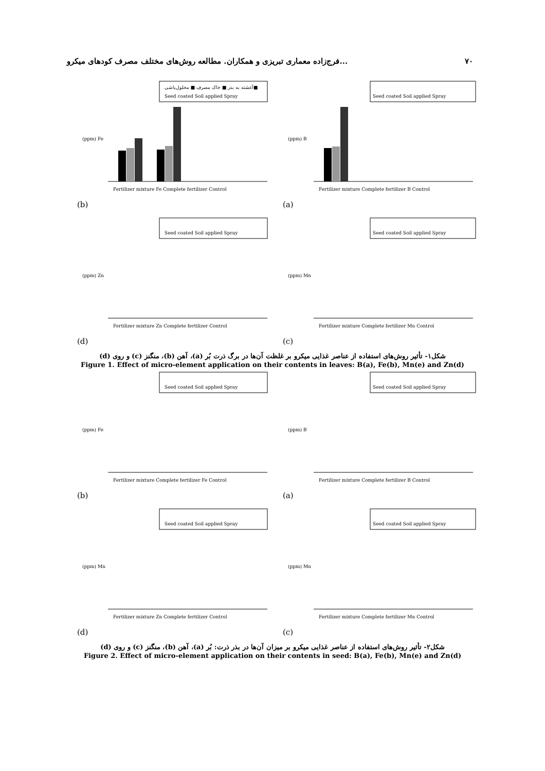فرج‌زاده معماری تبریزی و همکاران. مطالعه روش‌های مختلف مصرف کودهای میکرو... ۷۰
آغشته به بذر ■ خاک مصرف ■ محلول‌پاشی■
Seed coated Soil applied Spray
(ppm) Fe
Fertilizer mixture Fe Complete fertilizer Control
Seed coated Soil applied Spray
(ppm) B
Fertilizer mixture Complete fertilizer B Control
(b) (a)
Seed coated Soil applied Spray
(ppm) Zn
Fertilizer mixture Zn Complete fertilizer Control
Seed coated Soil applied Spray
(ppm) Mn
Fertilizer mixture Complete fertilizer Mn Control
(d) (c)
شکل۱- تأثیر روش‌های استفاده از عناصر غذایی میکرو بر غلظت آن‌ها در برگ ذرت بُر (a)، آهن (b)، منگنز (c) و روی (d)
Figure 1. Effect of micro-element application on their contents in leaves: B(a), Fe(b), Mn(e) and Zn(d)
Seed coated Soil applied Spray
(ppm) Fe
Fertilizer mixture Complete fertilizer Fe Control
Seed coated Soil applied Spray
(ppm) B
Fertilizer mixture Complete fertilizer B Control
(b) (a)
Seed coated Soil applied Spray
(ppm) Mn
Fertilizer mixture Zn Complete fertilizer Control
Seed coated Soil applied Spray
(ppm) Mn
Fertilizer mixture Complete fertilizer Mn Control
(d) (c)
شکل۲- تأثیر روش‌های استفاده از عناصر غذایی میکرو بر میزان آن‌ها در بذر ذرت: بُر (a)، آهن (b)، منگنز (c) و روی (d)
Figure 2. Effect of micro-element application on their contents in seed: B(a), Fe(b), Mn(e) and Zn(d)